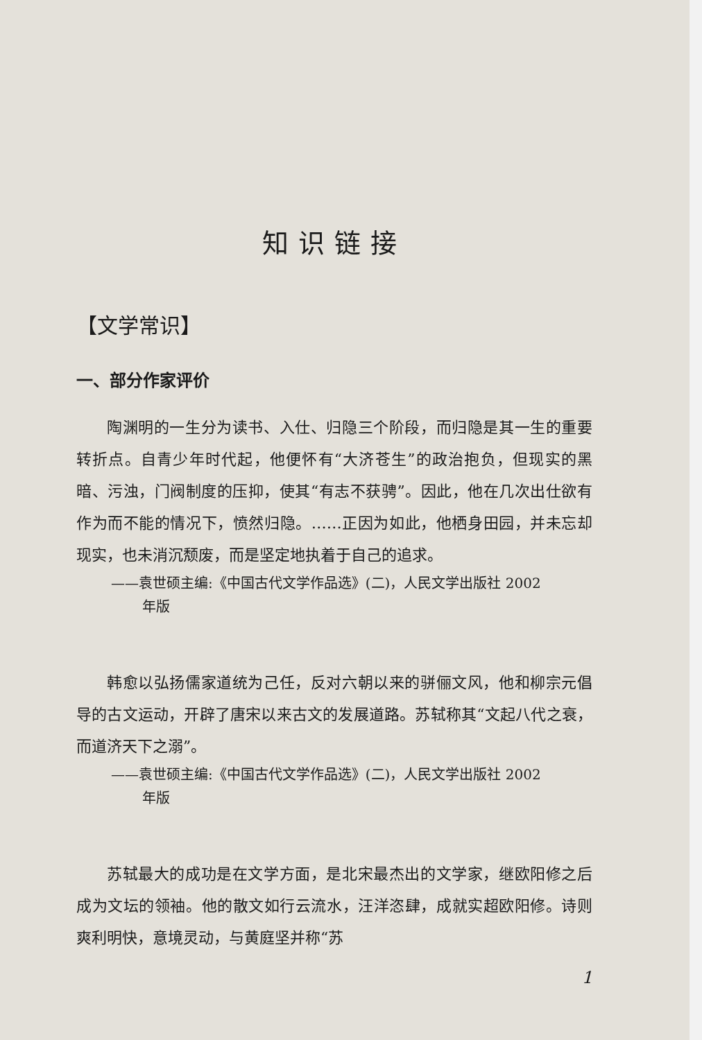知识链接
【文学常识】
一、部分作家评价
陶渊明的一生分为读书、入仕、归隐三个阶段，而归隐是其一生的重要转折点。自青少年时代起，他便怀有“大济苍生”的政治抱负，但现实的黑暗、污浊，门阀制度的压抑，使其“有志不获骋”。因此，他在几次出仕欲有作为而不能的情况下，愤然归隐。……正因为如此，他栖身田园，并未忘却现实，也未消沉颓废，而是坚定地执着于自己的追求。
——袁世硕主编:《中国古代文学作品选》(二)，人民文学出版社 2002
年版
韩愈以弘扬儒家道统为己任，反对六朝以来的骈俪文风，他和柳宗元倡导的古文运动，开辟了唐宋以来古文的发展道路。苏轼称其“文起八代之衰，而道济天下之溺”。
——袁世硕主编:《中国古代文学作品选》(二)，人民文学出版社 2002
年版
苏轼最大的成功是在文学方面，是北宋最杰出的文学家，继欧阳修之后成为文坛的领袖。他的散文如行云流水，汪洋恣肆，成就实超欧阳修。诗则爽利明快，意境灵动，与黄庭坚并称“苏
1